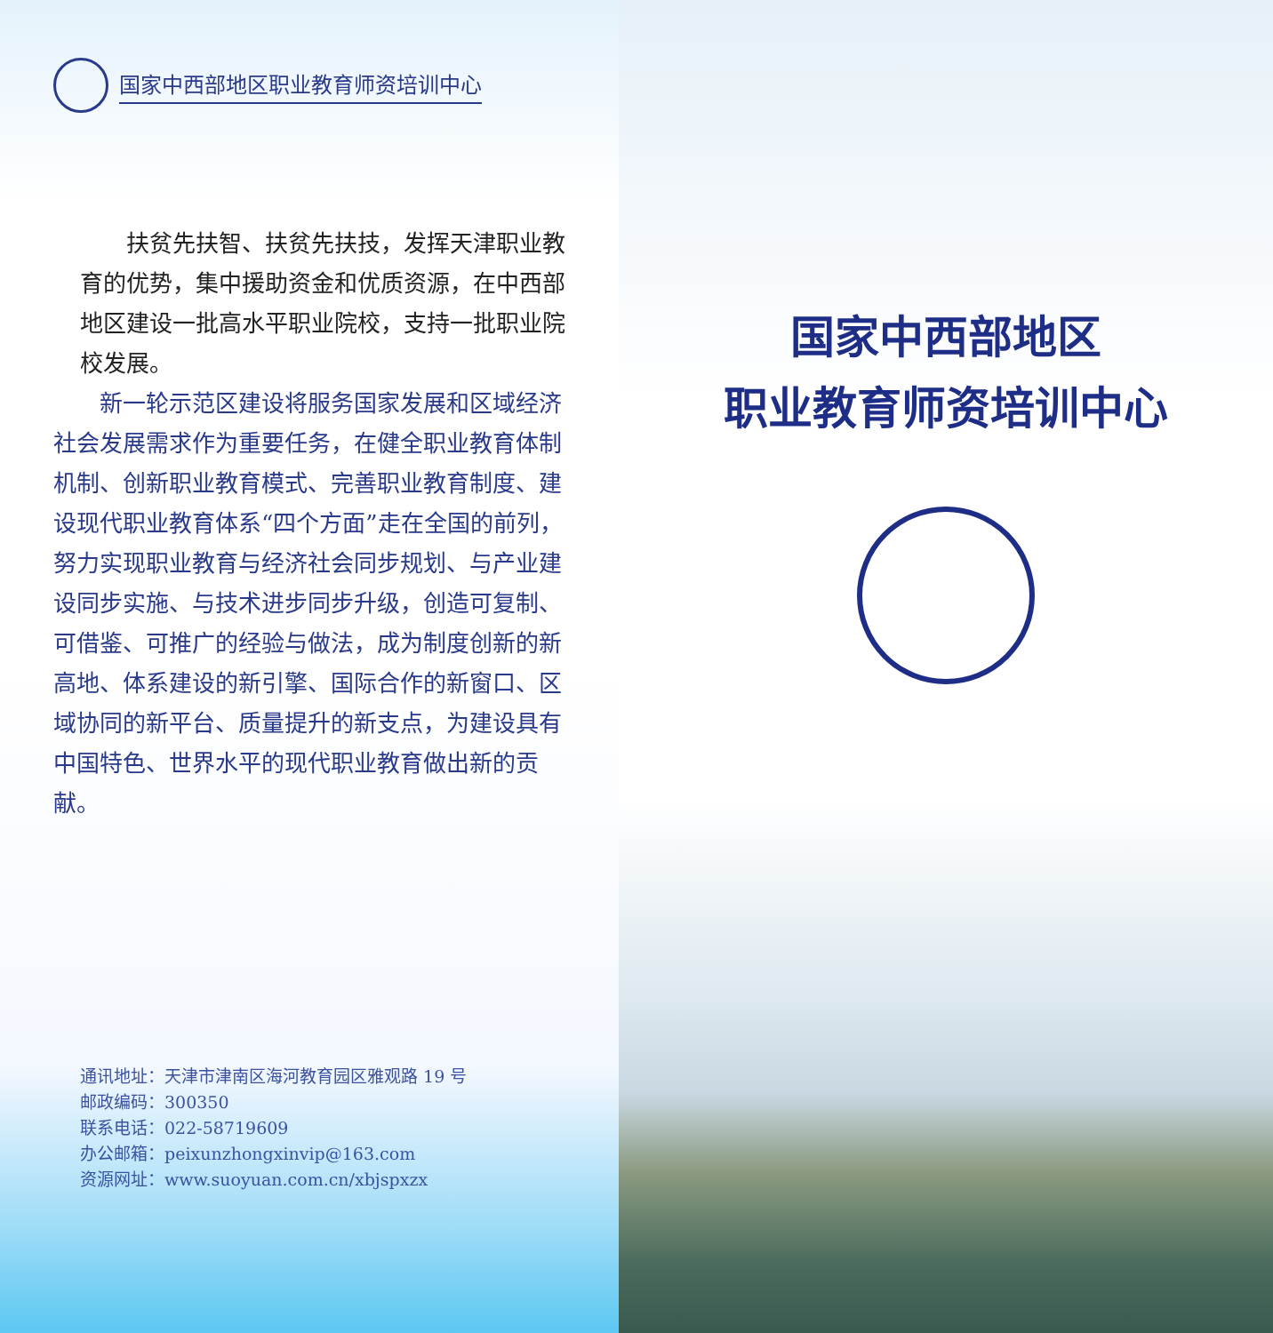国家中西部地区职业教育师资培训中心
扶贫先扶智、扶贫先扶技，发挥天津职业教育的优势，集中援助资金和优质资源，在中西部地区建设一批高水平职业院校，支持一批职业院校发展。
新一轮示范区建设将服务国家发展和区域经济社会发展需求作为重要任务，在健全职业教育体制机制、创新职业教育模式、完善职业教育制度、建设现代职业教育体系“四个方面”走在全国的前列，努力实现职业教育与经济社会同步规划、与产业建设同步实施、与技术进步同步升级，创造可复制、可借鉴、可推广的经验与做法，成为制度创新的新高地、体系建设的新引擎、国际合作的新窗口、区域协同的新平台、质量提升的新支点，为建设具有中国特色、世界水平的现代职业教育做出新的贡献。
通讯地址：天津市津南区海河教育园区雅观路 19 号
邮政编码：300350
联系电话：022-58719609
办公邮箱：peixunzhongxinvip@163.com
资源网址：www.suoyuan.com.cn/xbjspxzx
国家中西部地区
职业教育师资培训中心